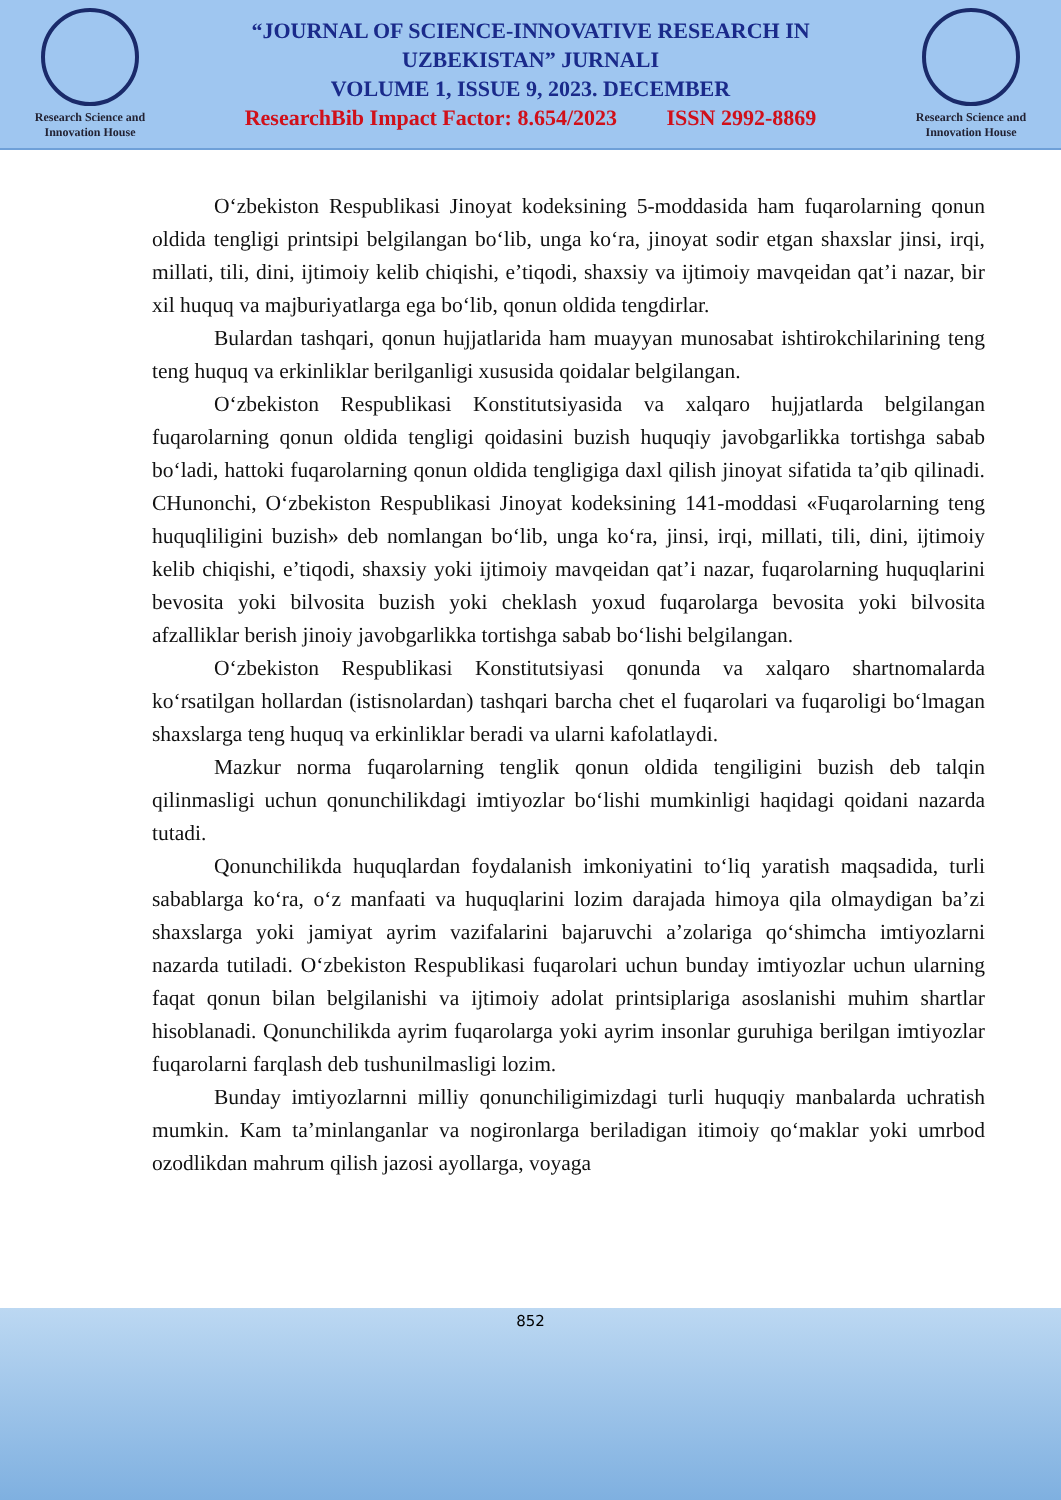Research Science and Innovation House
“JOURNAL OF SCIENCE-INNOVATIVE RESEARCH IN
UZBEKISTAN” JURNALI
VOLUME 1, ISSUE 9, 2023. DECEMBER
ResearchBib Impact Factor: 8.654/2023 ISSN 2992-8869
Research Science and Innovation House
O‘zbekiston Respublikasi Jinoyat kodeksining 5-moddasida ham fuqarolarning qonun oldida tengligi printsipi belgilangan bo‘lib, unga ko‘ra, jinoyat sodir etgan shaxslar jinsi, irqi, millati, tili, dini, ijtimoiy kelib chiqishi, e’tiqodi, shaxsiy va ijtimoiy mavqeidan qat’i nazar, bir xil huquq va majburiyatlarga ega bo‘lib, qonun oldida tengdirlar.
Bulardan tashqari, qonun hujjatlarida ham muayyan munosabat ishtirokchilarining teng teng huquq va erkinliklar berilganligi xususida qoidalar belgilangan.
O‘zbekiston Respublikasi Konstitutsiyasida va xalqaro hujjatlarda belgilangan fuqarolarning qonun oldida tengligi qoidasini buzish huquqiy javobgarlikka tortishga sabab bo‘ladi, hattoki fuqarolarning qonun oldida tengligiga daxl qilish jinoyat sifatida ta’qib qilinadi. CHunonchi, O‘zbekiston Respublikasi Jinoyat kodeksining 141-moddasi «Fuqarolarning teng huquqliligini buzish» deb nomlangan bo‘lib, unga ko‘ra, jinsi, irqi, millati, tili, dini, ijtimoiy kelib chiqishi, e’tiqodi, shaxsiy yoki ijtimoiy mavqeidan qat’i nazar, fuqarolarning huquqlarini bevosita yoki bilvosita buzish yoki cheklash yoxud fuqarolarga bevosita yoki bilvosita afzalliklar berish jinoiy javobgarlikka tortishga sabab bo‘lishi belgilangan.
O‘zbekiston Respublikasi Konstitutsiyasi qonunda va xalqaro shartnomalarda ko‘rsatilgan hollardan (istisnolardan) tashqari barcha chet el fuqarolari va fuqaroligi bo‘lmagan shaxslarga teng huquq va erkinliklar beradi va ularni kafolatlaydi.
Mazkur norma fuqarolarning tenglik qonun oldida tengiligini buzish deb talqin qilinmasligi uchun qonunchilikdagi imtiyozlar bo‘lishi mumkinligi haqidagi qoidani nazarda tutadi.
Qonunchilikda huquqlardan foydalanish imkoniyatini to‘liq yaratish maqsadida, turli sabablarga ko‘ra, o‘z manfaati va huquqlarini lozim darajada himoya qila olmaydigan ba’zi shaxslarga yoki jamiyat ayrim vazifalarini bajaruvchi a’zolariga qo‘shimcha imtiyozlarni nazarda tutiladi. O‘zbekiston Respublikasi fuqarolari uchun bunday imtiyozlar uchun ularning faqat qonun bilan belgilanishi va ijtimoiy adolat printsiplariga asoslanishi muhim shartlar hisoblanadi. Qonunchilikda ayrim fuqarolarga yoki ayrim insonlar guruhiga berilgan imtiyozlar fuqarolarni farqlash deb tushunilmasligi lozim.
Bunday imtiyozlarnni milliy qonunchiligimizdagi turli huquqiy manbalarda uchratish mumkin. Kam ta’minlanganlar va nogironlarga beriladigan itimoiy qo‘maklar yoki umrbod ozodlikdan mahrum qilish jazosi ayollarga, voyaga
852